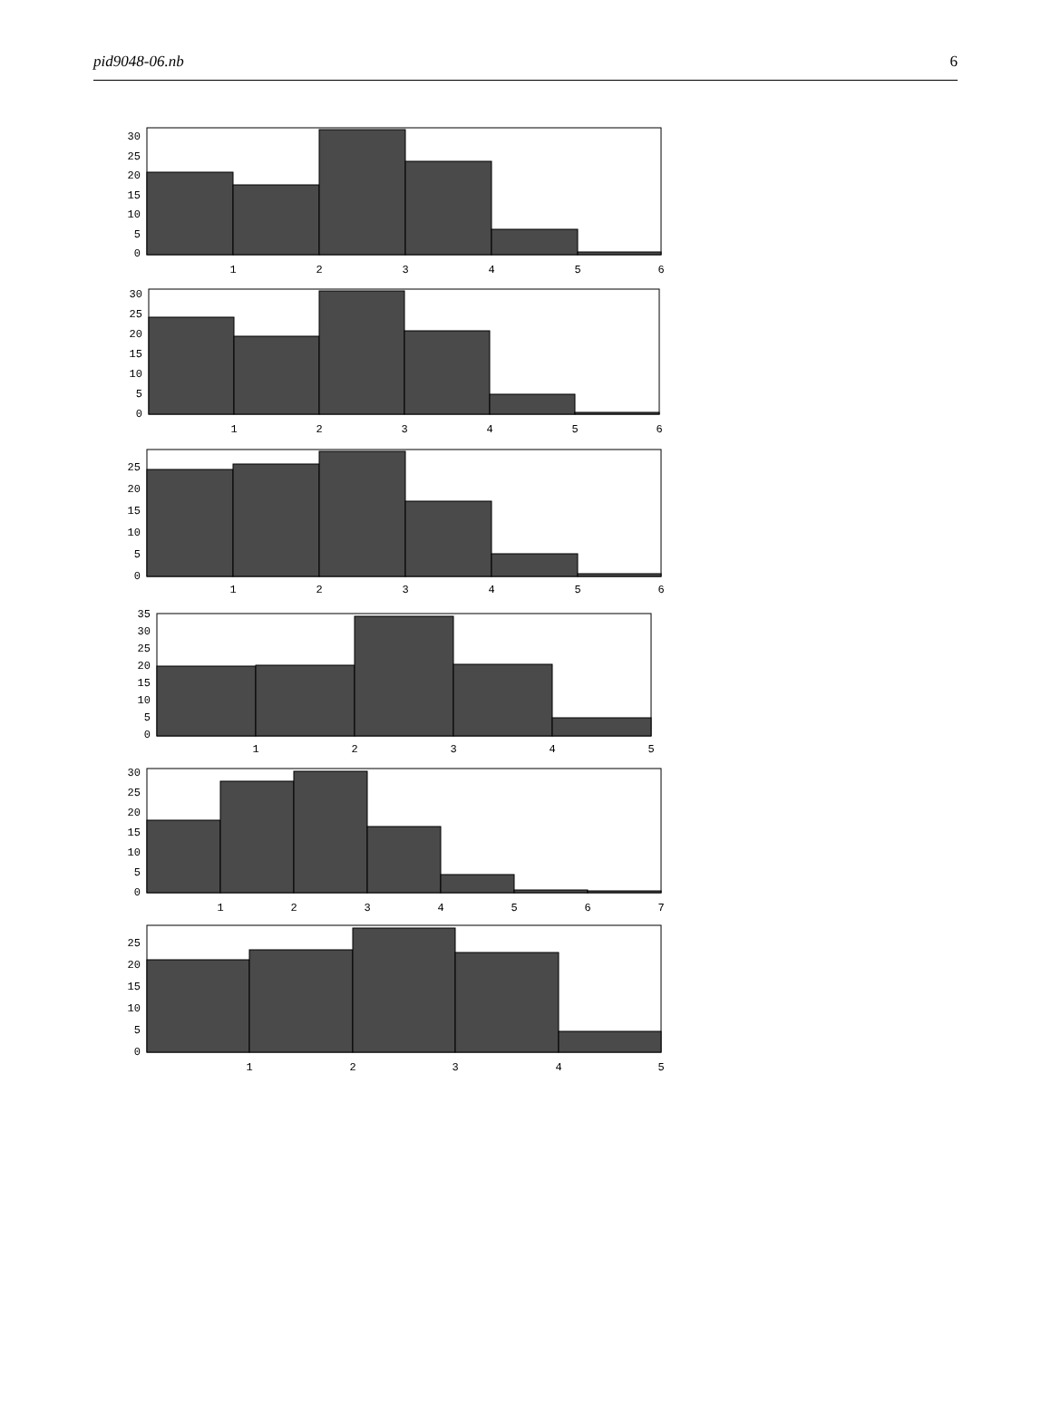pid9048-06.nb 6
30
25
20
15
10
5
0
30
25
20
15
10
5
0
25
20
15
10
5
0
35
30
25
20
15
10
5
0
30
25
20
15
10
5
0
25
20
15
10
5
0
1
2
3
4
5
6
1
2
3
4
5
6
1
2
3
4
5
6
1
2
3
4
5
1
2
3
4
5
6
7
1
2
3
4
5